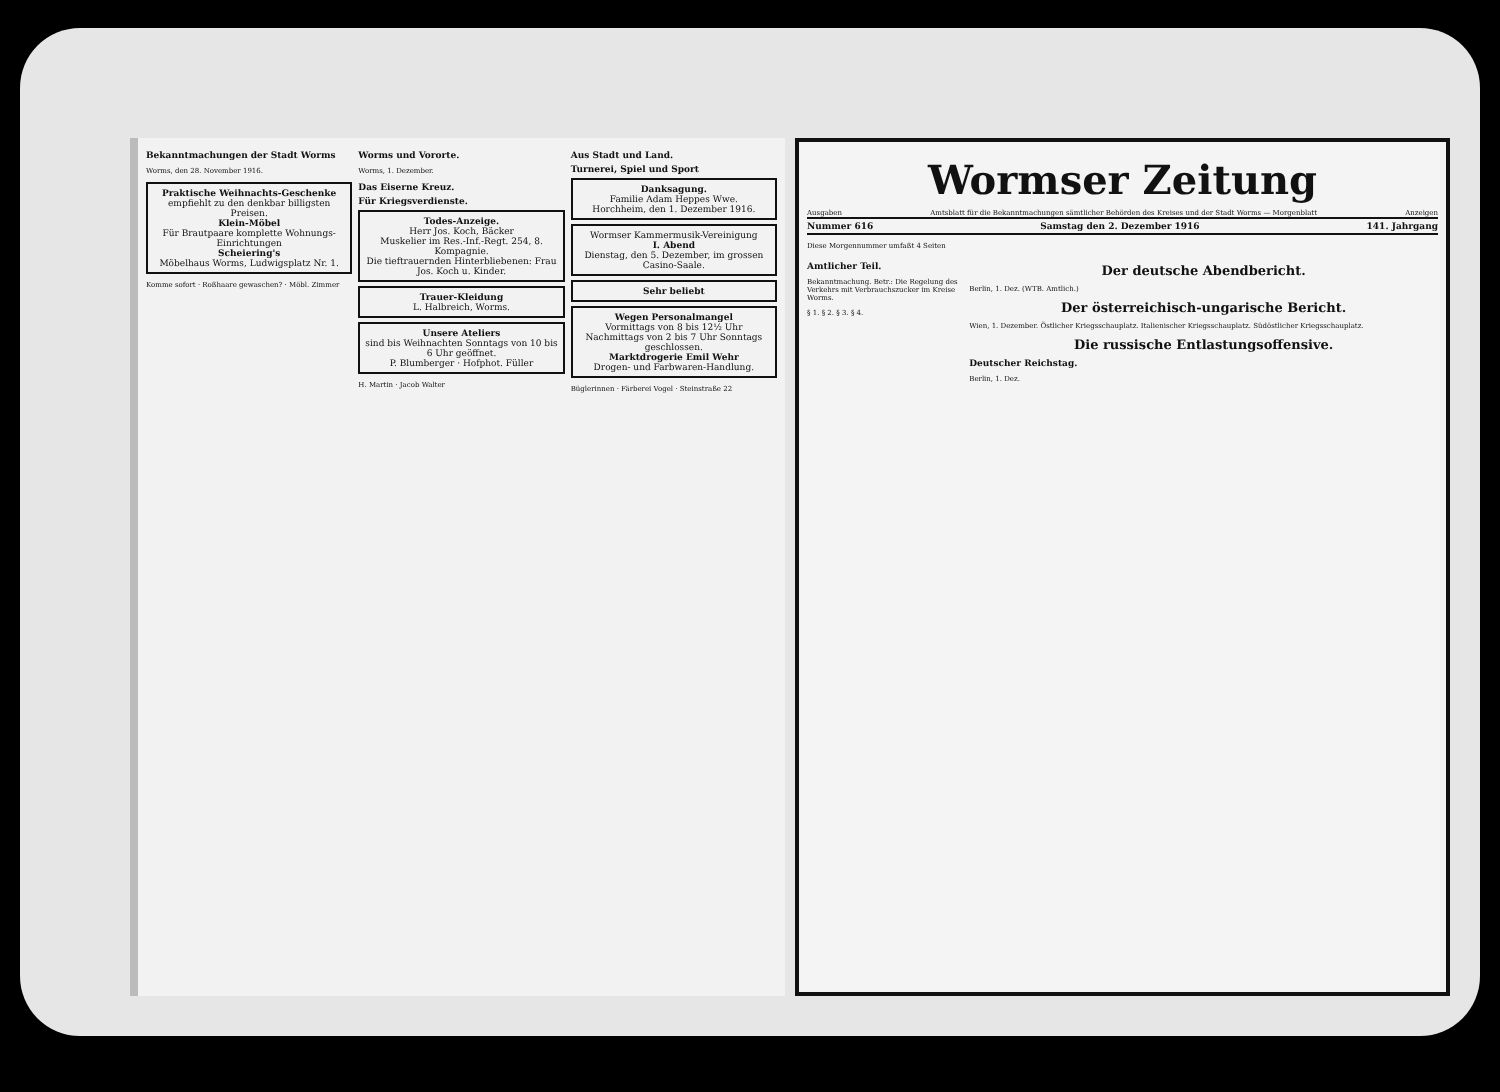Bekanntmachungen der Stadt Worms
Worms, den 28. November 1916.
Praktische Weihnachts-Geschenke
empfiehlt zu den denkbar billigsten Preisen.
Klein-Möbel
Für Brautpaare komplette Wohnungs-Einrichtungen
Scheiering's
Möbelhaus Worms, Ludwigsplatz Nr. 1.
Komme sofort · Roßhaare gewaschen? · Möbl. Zimmer
Worms und Vororte.
Worms, 1. Dezember.
Das Eiserne Kreuz.
Für Kriegsverdienste.
Todes-Anzeige.
Herr Jos. Koch, Bäcker
Muskelier im Res.-Inf.-Regt. 254, 8. Kompagnie.
Die tieftrauernden Hinterbliebenen: Frau Jos. Koch u. Kinder.
Trauer-Kleidung
L. Halbreich, Worms.
Unsere Ateliers
sind bis Weihnachten Sonntags von 10 bis 6 Uhr geöffnet.
P. Blumberger · Hofphot. Füller
H. Martin · Jacob Walter
Aus Stadt und Land.
Turnerei, Spiel und Sport
Danksagung.
Familie Adam Heppes Wwe.
Horchheim, den 1. Dezember 1916.
Wormser Kammermusik-Vereinigung
I. Abend
Dienstag, den 5. Dezember, im grossen Casino-Saale.
Sehr beliebt
Wegen Personalmangel
Vormittags von 8 bis 12½ Uhr Nachmittags von 2 bis 7 Uhr Sonntags geschlossen.
Marktdrogerie Emil Wehr
Drogen- und Farbwaren-Handlung.
Büglerinnen · Färberei Vogel · Steinstraße 22
Wormser Zeitung
Ausgaben Amtsblatt für die Bekanntmachungen sämtlicher Behörden des Kreises und der Stadt Worms — Morgenblatt Anzeigen
Nummer 616 Samstag den 2. Dezember 1916 141. Jahrgang
Diese Morgennummer umfaßt 4 Seiten
Amtlicher Teil.
Bekanntmachung. Betr.: Die Regelung des Verkehrs mit Verbrauchszucker im Kreise Worms.
§ 1. § 2. § 3. § 4.
Der deutsche Abendbericht.
Berlin, 1. Dez. (WTB. Amtlich.)
Der österreichisch-ungarische Bericht.
Wien, 1. Dezember. Östlicher Kriegsschauplatz. Italienischer Kriegsschauplatz. Südöstlicher Kriegsschauplatz.
Die russische Entlastungsoffensive.
Deutscher Reichstag.
Berlin, 1. Dez.